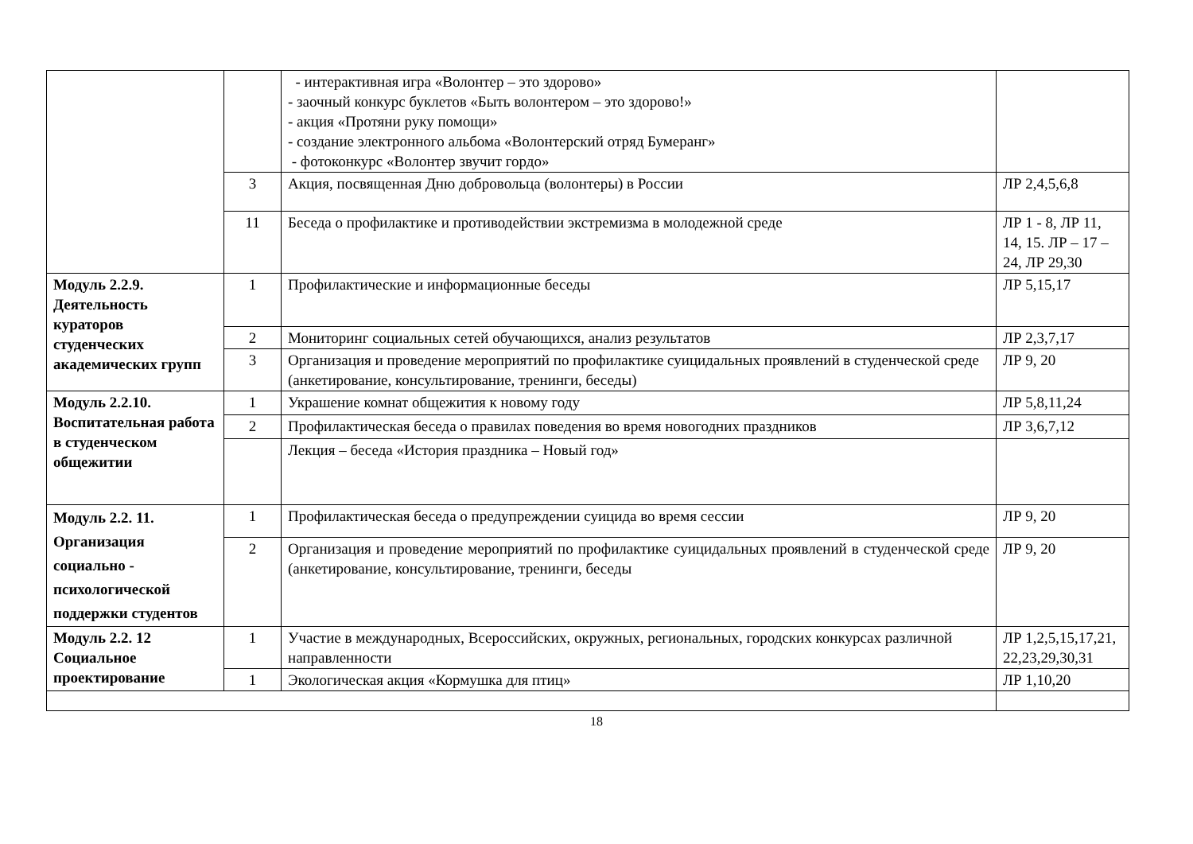| | | - интерактивная игра «Волонтер – это здорово» - заочный конкурс буклетов «Быть волонтером – это здорово!» - акция «Протяни руку помощи» - создание электронного альбома «Волонтерский отряд Бумеранг» - фотоконкурс «Волонтер звучит гордо» | |
| | 3 | Акция, посвященная Дню добровольца (волонтеры) в России | ЛР 2,4,5,6,8 |
| | 11 | Беседа о профилактике и противодействии экстремизма в молодежной среде | ЛР 1 - 8, ЛР 11, 14, 15. ЛР – 17 – 24, ЛР 29,30 |
| Модуль 2.2.9. Деятельность кураторов студенческих академических групп | 1 | Профилактические и информационные беседы | ЛР 5,15,17 |
| | 2 | Мониторинг социальных сетей обучающихся, анализ результатов | ЛР 2,3,7,17 |
| | 3 | Организация и проведение мероприятий по профилактике суицидальных проявлений в студенческой среде (анкетирование, консультирование, тренинги, беседы) | ЛР 9, 20 |
| Модуль 2.2.10. Воспитательная работа в студенческом общежитии | 1 | Украшение комнат общежития к новому году | ЛР 5,8,11,24 |
| | 2 | Профилактическая беседа о правилах поведения во время новогодних праздников | ЛР 3,6,7,12 |
| | | Лекция – беседа «История праздника – Новый год» | |
| Модуль 2.2. 11. Организация социально - психологической поддержки студентов | 1 | Профилактическая беседа о предупреждении суицида во время сессии | ЛР 9, 20 |
| | 2 | Организация и проведение мероприятий по профилактике суицидальных проявлений в студенческой среде (анкетирование, консультирование, тренинги, беседы | ЛР 9, 20 |
| Модуль 2.2. 12 Социальное проектирование | 1 | Участие в международных, Всероссийских, окружных, региональных, городских конкурсах различной направленности | ЛР 1,2,5,15,17,21, 22,23,29,30,31 |
| | 1 | Экологическая акция «Кормушка для птиц» | ЛР 1,10,20 |
18